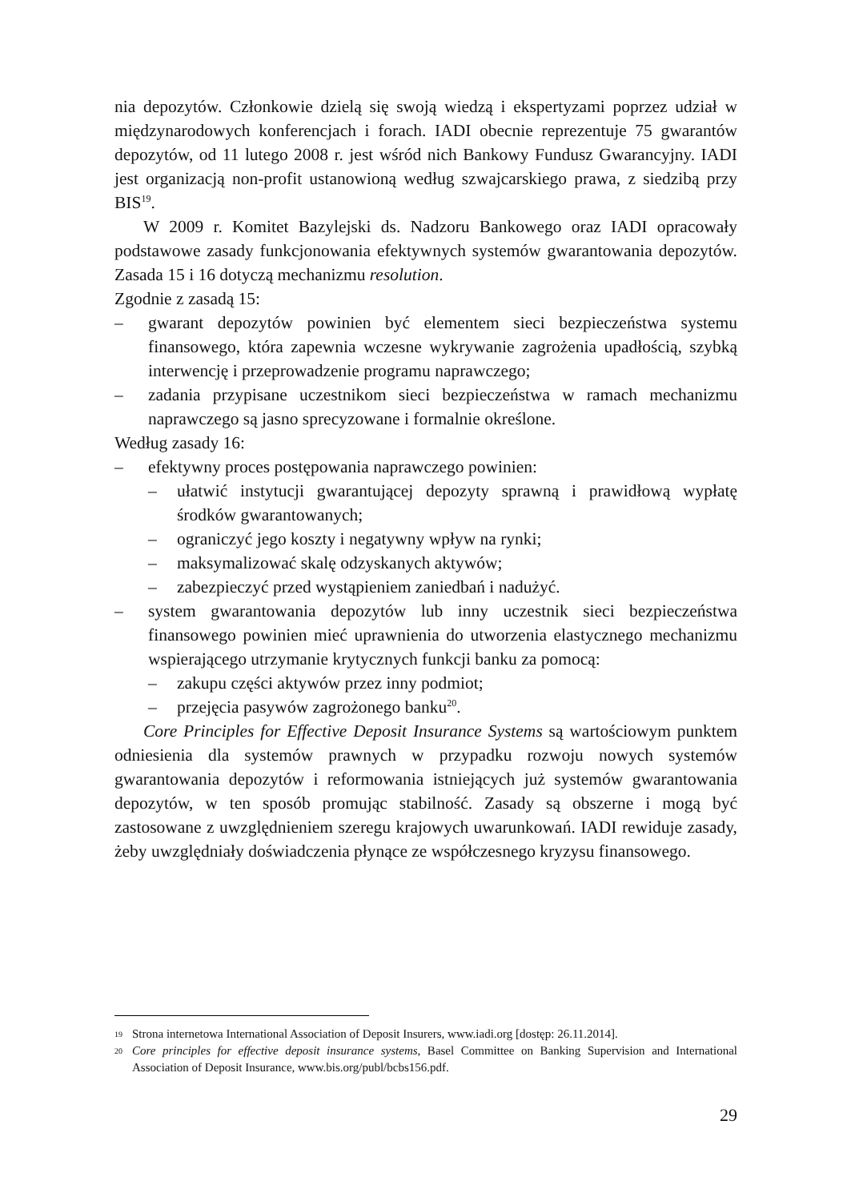nia depozytów. Członkowie dzielą się swoją wiedzą i ekspertyzami poprzez udział w międzynarodowych konferencjach i forach. IADI obecnie reprezentuje 75 gwarantów depozytów, od 11 lutego 2008 r. jest wśród nich Bankowy Fundusz Gwarancyjny. IADI jest organizacją non-profit ustanowioną według szwajcarskiego prawa, z siedzibą przy BIS<sup>19</sup>.
W 2009 r. Komitet Bazylejski ds. Nadzoru Bankowego oraz IADI opracowały podstawowe zasady funkcjonowania efektywnych systemów gwarantowania depozytów. Zasada 15 i 16 dotyczą mechanizmu resolution.
Zgodnie z zasadą 15:
– gwarant depozytów powinien być elementem sieci bezpieczeństwa systemu finansowego, która zapewnia wczesne wykrywanie zagrożenia upadłością, szybką interwencję i przeprowadzenie programu naprawczego;
– zadania przypisane uczestnikom sieci bezpieczeństwa w ramach mechanizmu naprawczego są jasno sprecyzowane i formalnie określone.
Według zasady 16:
– efektywny proces postępowania naprawczego powinien:
– ułatwić instytucji gwarantującej depozyty sprawną i prawidłową wypłatę środków gwarantowanych;
– ograniczyć jego koszty i negatywny wpływ na rynki;
– maksymalizować skalę odzyskanych aktywów;
– zabezpieczyć przed wystąpieniem zaniedbań i nadużyć.
– system gwarantowania depozytów lub inny uczestnik sieci bezpieczeństwa finansowego powinien mieć uprawnienia do utworzenia elastycznego mechanizmu wspierającego utrzymanie krytycznych funkcji banku za pomocą:
– zakupu części aktywów przez inny podmiot;
– przejęcia pasywów zagrożonego banku<sup>20</sup>.
Core Principles for Effective Deposit Insurance Systems są wartościowym punktem odniesienia dla systemów prawnych w przypadku rozwoju nowych systemów gwarantowania depozytów i reformowania istniejących już systemów gwarantowania depozytów, w ten sposób promując stabilność. Zasady są obszerne i mogą być zastosowane z uwzględnieniem szeregu krajowych uwarunkowań. IADI rewiduje zasady, żeby uwzględniały doświadczenia płynące ze współczesnego kryzysu finansowego.
19 Strona internetowa International Association of Deposit Insurers, www.iadi.org [dostęp: 26.11.2014].
20 Core principles for effective deposit insurance systems, Basel Committee on Banking Supervision and International Association of Deposit Insurance, www.bis.org/publ/bcbs156.pdf.
29